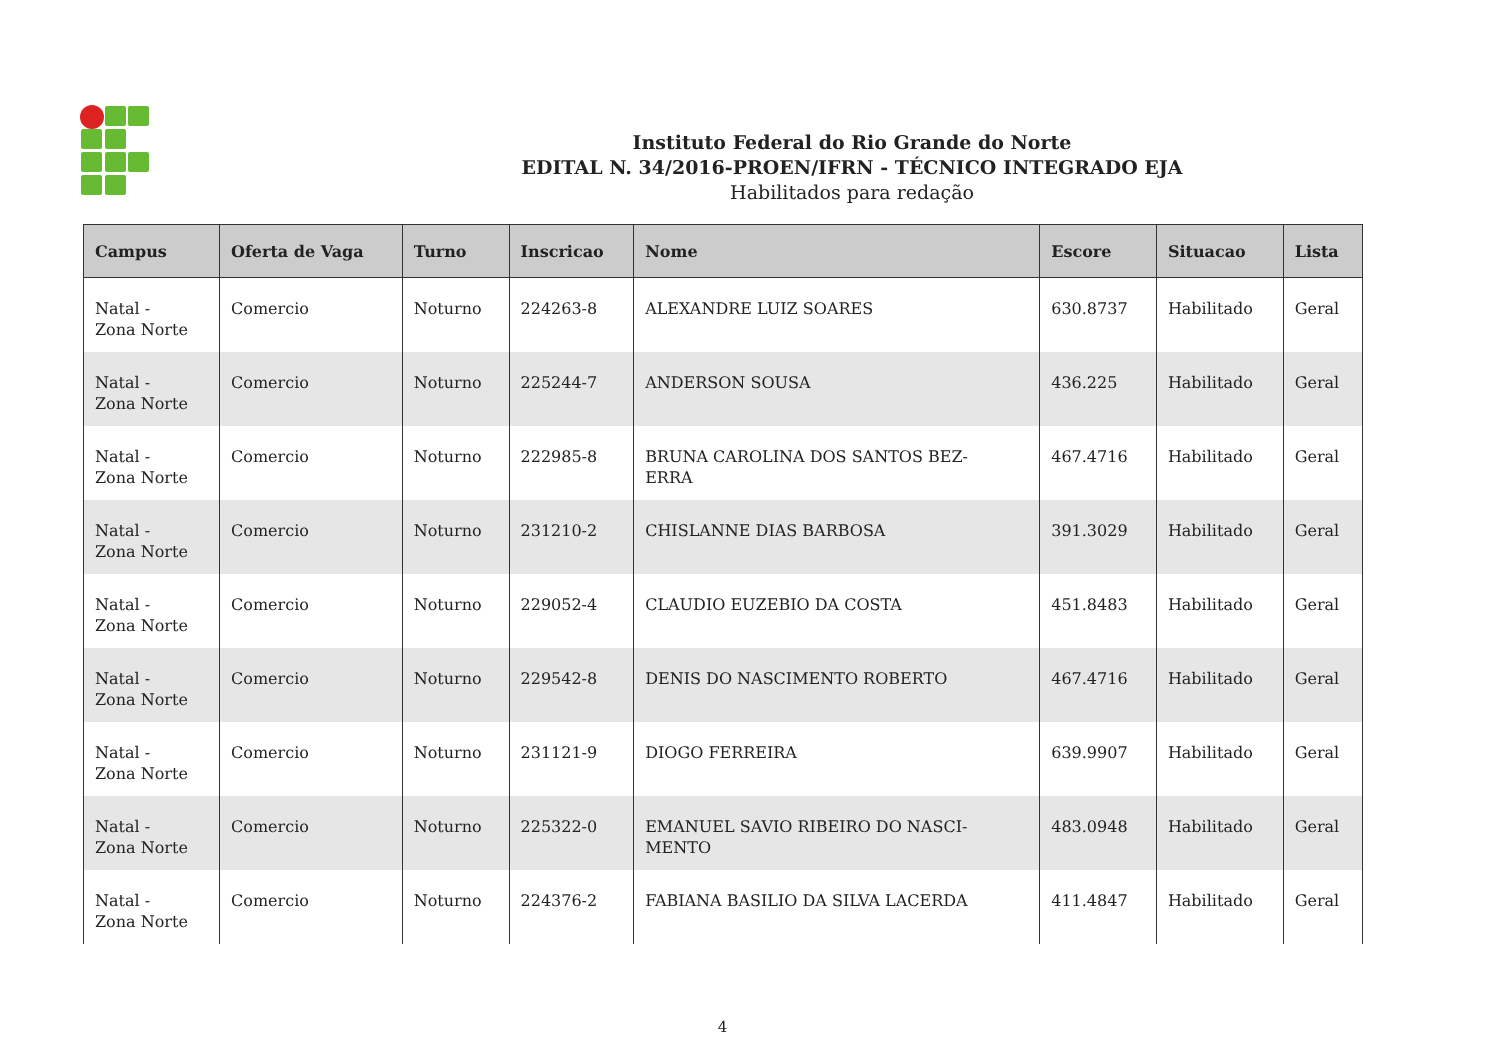Instituto Federal do Rio Grande do Norte
EDITAL N. 34/2016-PROEN/IFRN - TÉCNICO INTEGRADO EJA
Habilitados para redação
| Campus | Oferta de Vaga | Turno | Inscricao | Nome | Escore | Situacao | Lista |
| --- | --- | --- | --- | --- | --- | --- | --- |
| Natal - Zona Norte | Comercio | Noturno | 224263-8 | ALEXANDRE LUIZ SOARES | 630.8737 | Habilitado | Geral |
| Natal - Zona Norte | Comercio | Noturno | 225244-7 | ANDERSON SOUSA | 436.225 | Habilitado | Geral |
| Natal - Zona Norte | Comercio | Noturno | 222985-8 | BRUNA CAROLINA DOS SANTOS BEZ- ERRA | 467.4716 | Habilitado | Geral |
| Natal - Zona Norte | Comercio | Noturno | 231210-2 | CHISLANNE DIAS BARBOSA | 391.3029 | Habilitado | Geral |
| Natal - Zona Norte | Comercio | Noturno | 229052-4 | CLAUDIO EUZEBIO DA COSTA | 451.8483 | Habilitado | Geral |
| Natal - Zona Norte | Comercio | Noturno | 229542-8 | DENIS DO NASCIMENTO ROBERTO | 467.4716 | Habilitado | Geral |
| Natal - Zona Norte | Comercio | Noturno | 231121-9 | DIOGO FERREIRA | 639.9907 | Habilitado | Geral |
| Natal - Zona Norte | Comercio | Noturno | 225322-0 | EMANUEL SAVIO RIBEIRO DO NASCI- MENTO | 483.0948 | Habilitado | Geral |
| Natal - Zona Norte | Comercio | Noturno | 224376-2 | FABIANA BASILIO DA SILVA LACERDA | 411.4847 | Habilitado | Geral |
4